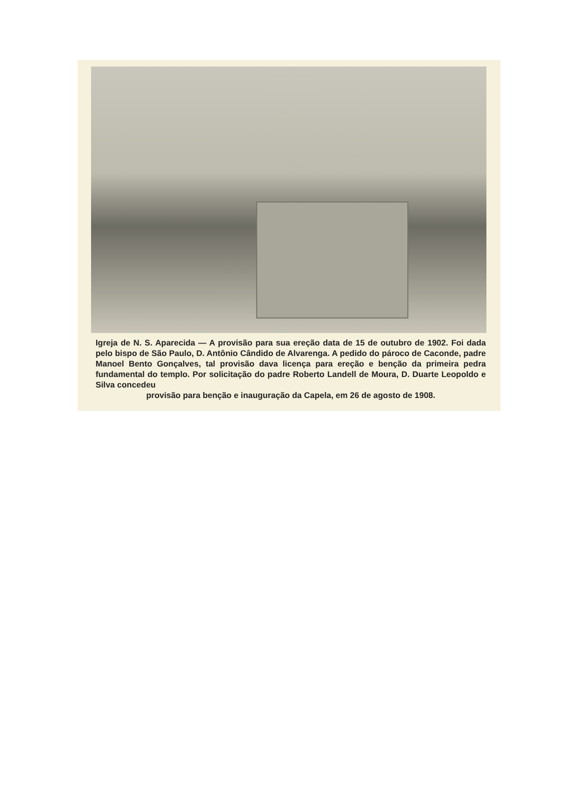Igreja de N. S. Aparecida — A provisão para sua ereção data de 15 de outubro de 1902. Foi dada pelo bispo de São Paulo, D. Antônio Cândido de Alvarenga. A pedido do pároco de Caconde, padre Manoel Bento Gonçalves, tal provisão dava licença para ereção e benção da primeira pedra fundamental do templo. Por solicitação do padre Roberto Landell de Moura, D. Duarte Leopoldo e Silva concedeu
provisão para benção e inauguração da Capela, em 26 de agosto de 1908.